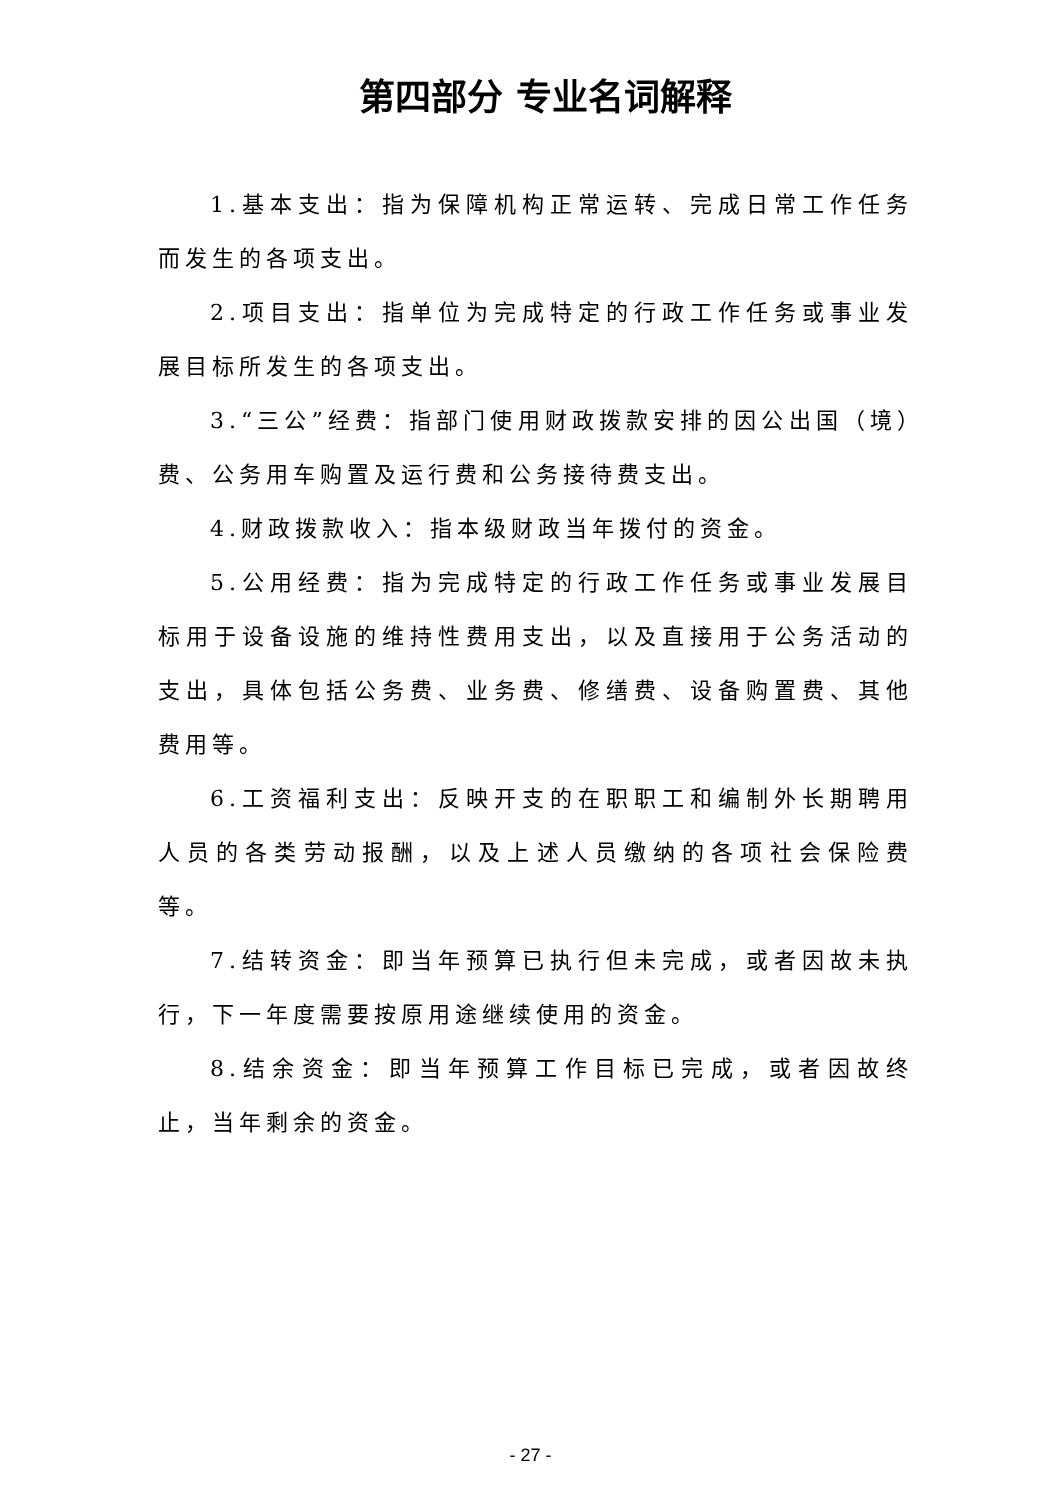第四部分 专业名词解释
1.基本支出：指为保障机构正常运转、完成日常工作任务而发生的各项支出。
2.项目支出：指单位为完成特定的行政工作任务或事业发展目标所发生的各项支出。
3.“三公”经费：指部门使用财政拨款安排的因公出国（境）费、公务用车购置及运行费和公务接待费支出。
4.财政拨款收入：指本级财政当年拨付的资金。
5.公用经费：指为完成特定的行政工作任务或事业发展目标用于设备设施的维持性费用支出，以及直接用于公务活动的支出，具体包括公务费、业务费、修缮费、设备购置费、其他费用等。
6.工资福利支出：反映开支的在职职工和编制外长期聘用人员的各类劳动报酬，以及上述人员缴纳的各项社会保险费等。
7.结转资金：即当年预算已执行但未完成，或者因故未执行，下一年度需要按原用途继续使用的资金。
8.结余资金：即当年预算工作目标已完成，或者因故终止，当年剩余的资金。
- 27 -